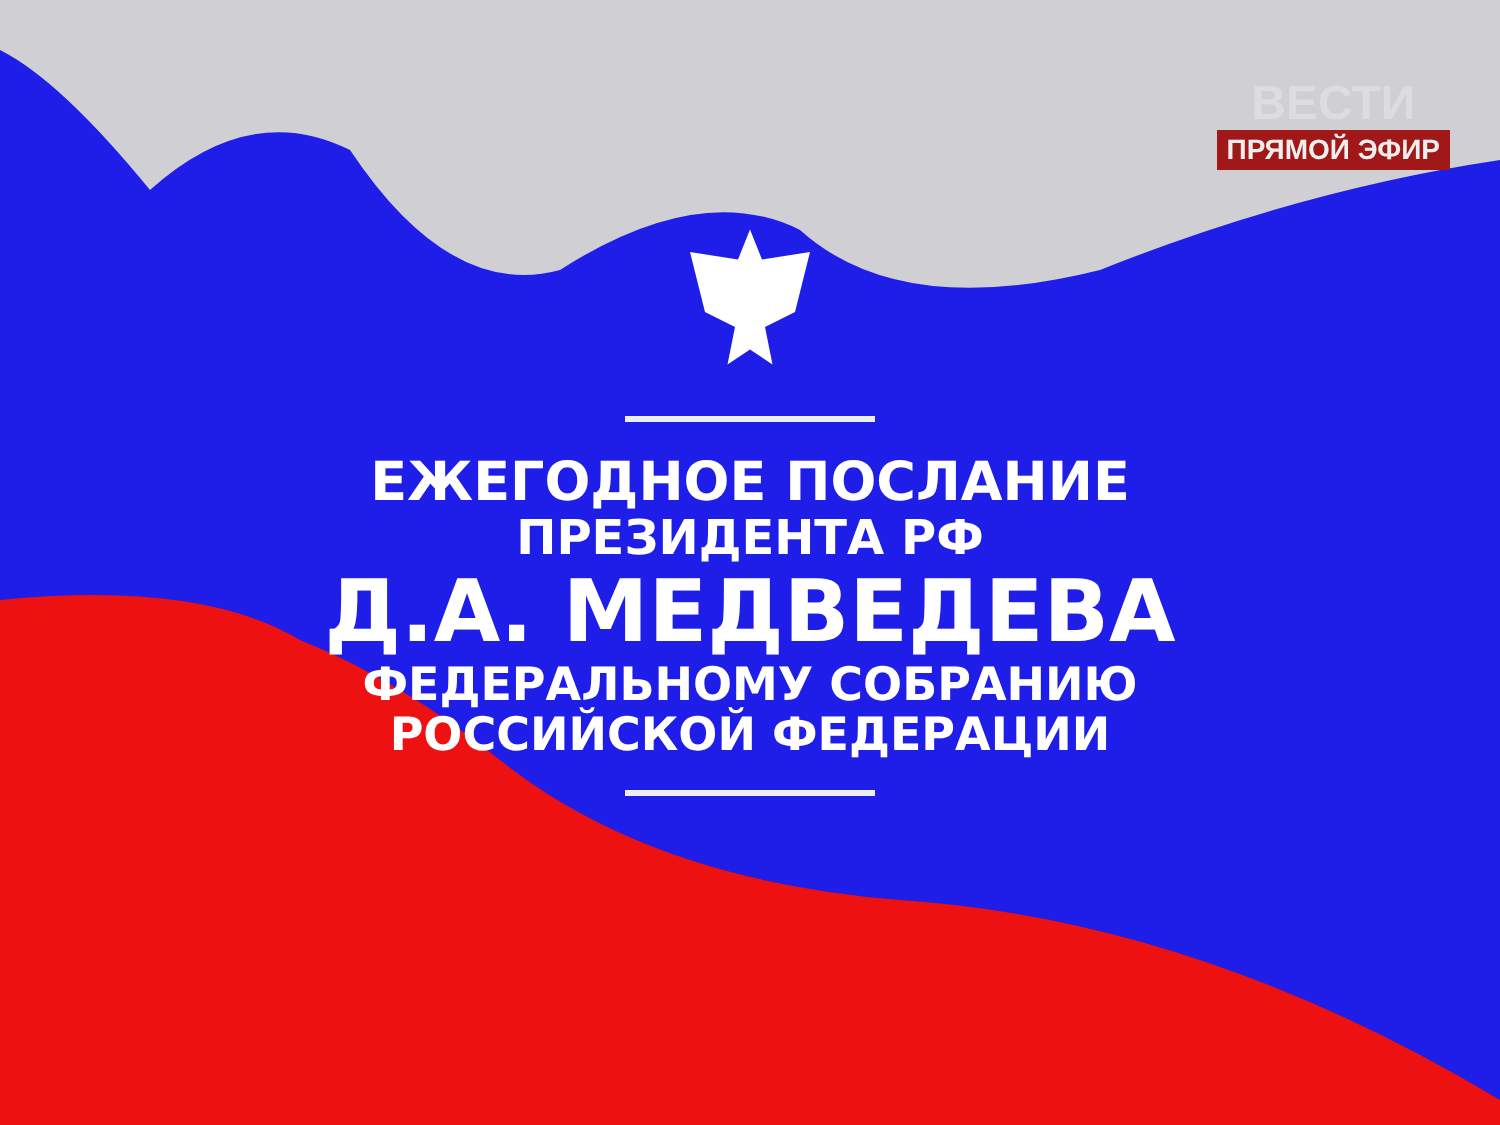ВЕСТИ
ПРЯМОЙ ЭФИР
ЕЖЕГОДНОЕ ПОСЛАНИЕ
ПРЕЗИДЕНТА РФ
Д.А. МЕДВЕДЕВА
ФЕДЕРАЛЬНОМУ СОБРАНИЮ
РОССИЙСКОЙ ФЕДЕРАЦИИ